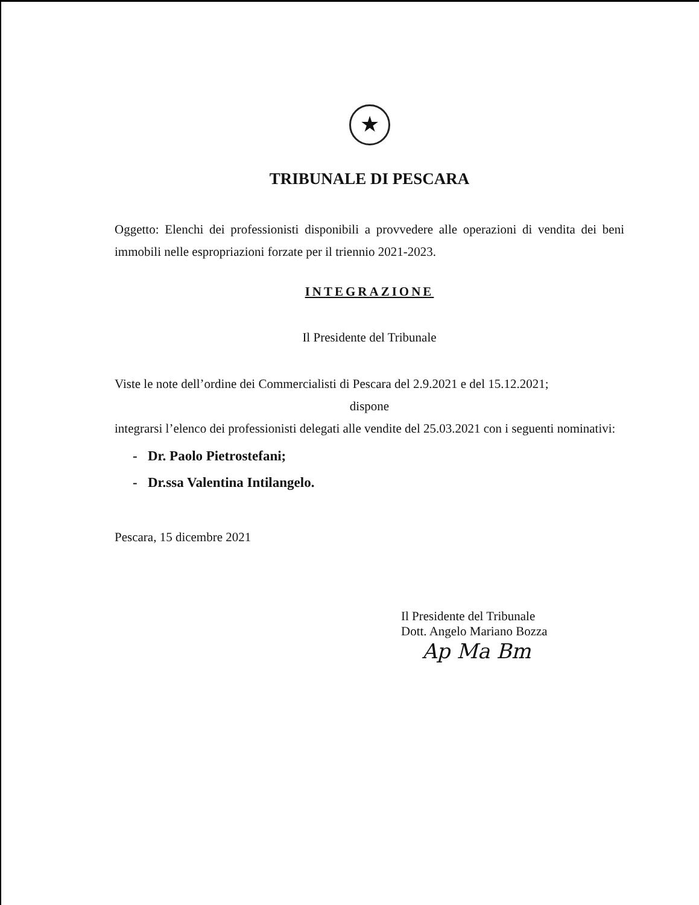★
TRIBUNALE DI PESCARA
Oggetto: Elenchi dei professionisti disponibili a provvedere alle operazioni di vendita dei beni immobili nelle espropriazioni forzate per il triennio 2021-2023.
INTEGRAZIONE
Il Presidente del Tribunale
Viste le note dell’ordine dei Commercialisti di Pescara del 2.9.2021 e del 15.12.2021;
dispone
integrarsi l’elenco dei professionisti delegati alle vendite del 25.03.2021 con i seguenti nominativi:
- Dr. Paolo Pietrostefani;
- Dr.ssa Valentina Intilangelo.
Pescara, 15 dicembre 2021
Il Presidente del Tribunale
Dott. Angelo Mariano Bozza
Ap Ma Bm